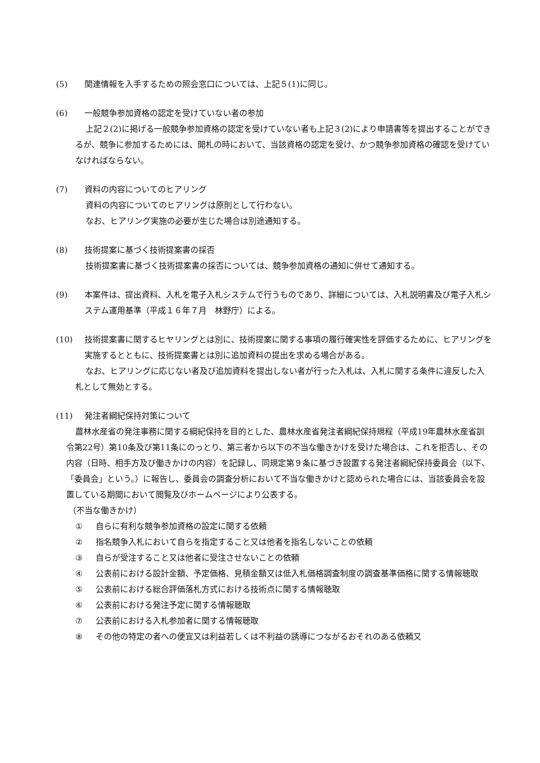(5) 関連情報を入手するための照会窓口については、上記５(1)に同じ。
(6) 一般競争参加資格の認定を受けていない者の参加
上記２(2)に掲げる一般競争参加資格の認定を受けていない者も上記３(2)により申請書等を提出することができるが、競争に参加するためには、開札の時において、当該資格の認定を受け、かつ競争参加資格の確認を受けていなければならない。
(7) 資料の内容についてのヒアリング
資料の内容についてのヒアリングは原則として行わない。
なお、ヒアリング実施の必要が生じた場合は別途通知する。
(8) 技術提案に基づく技術提案書の採否
技術提案書に基づく技術提案書の採否については、競争参加資格の通知に併せて通知する。
(9) 本案件は、提出資料、入札を電子入札システムで行うものであり、詳細については、入札説明書及び電子入札システム運用基準（平成１６年７月　林野庁）による。
(10) 技術提案書に関するヒヤリングとは別に、技術提案に関する事項の履行確実性を評価するために、ヒアリングを実施するとともに、技術提案書とは別に追加資料の提出を求める場合がある。
なお、ヒアリングに応じない者及び追加資料を提出しない者が行った入札は、入札に関する条件に違反した入札として無効とする。
(11) 発注者綱紀保持対策について
農林水産省の発注事務に関する綱紀保持を目的とした、農林水産省発注者綱紀保持規程（平成19年農林水産省訓令第22号）第10条及び第11条にのっとり、第三者から以下の不当な働きかけを受けた場合は、これを拒否し、その内容（日時、相手方及び働きかけの内容）を記録し、同規定第９条に基づき設置する発注者綱紀保持委員会（以下、「委員会」という。）に報告し、委員会の調査分析において不当な働きかけと認められた場合には、当該委員会を設置している期間において閲覧及びホームページにより公表する。
（不当な働きかけ）
① 自らに有利な競争参加資格の設定に関する依頼
② 指名競争入札において自らを指定すること又は他者を指名しないことの依頼
③ 自らが受注すること又は他者に受注させないことの依頼
④ 公表前における設計金額、予定価格、見積金額又は低入札価格調査制度の調査基準価格に関する情報聴取
⑤ 公表前における総合評価落札方式における技術点に関する情報聴取
⑥ 公表前における発注予定に関する情報聴取
⑦ 公表前における入札参加者に関する情報聴取
⑧ その他の特定の者への便宜又は利益若しくは不利益の誘導につながるおそれのある依頼又